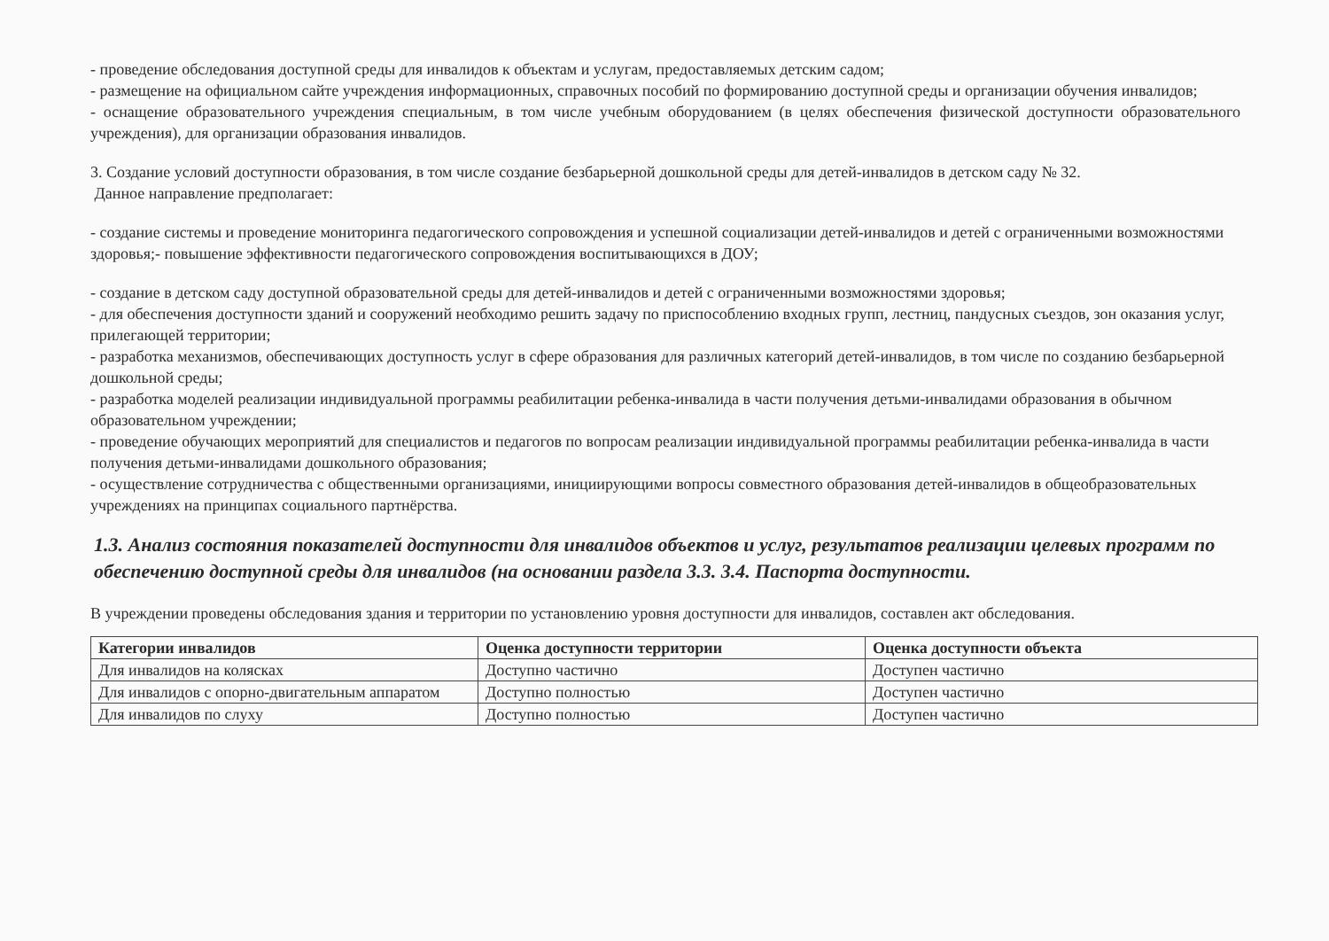- проведение обследования доступной среды для инвалидов к объектам и услугам, предоставляемых детским садом;
- размещение на официальном сайте учреждения информационных, справочных пособий по формированию доступной среды и организации обучения инвалидов;
- оснащение образовательного учреждения специальным, в том числе учебным оборудованием (в целях обеспечения физической доступности образовательного учреждения), для организации образования инвалидов.
3. Создание условий доступности образования, в том числе создание безбарьерной дошкольной среды для детей-инвалидов в детском саду № 32.
Данное направление предполагает:
- создание системы и проведение мониторинга педагогического сопровождения и успешной социализации детей-инвалидов и детей с ограниченными возможностями здоровья;- повышение эффективности педагогического сопровождения воспитывающихся в ДОУ;
- создание в детском саду доступной образовательной среды для детей-инвалидов и детей с ограниченными возможностями здоровья;
- для обеспечения доступности зданий и сооружений необходимо решить задачу по приспособлению входных групп, лестниц, пандусных съездов, зон оказания услуг, прилегающей территории;
- разработка механизмов, обеспечивающих доступность услуг в сфере образования для различных категорий детей-инвалидов, в том числе по созданию безбарьерной дошкольной среды;
- разработка моделей реализации индивидуальной программы реабилитации ребенка-инвалида в части получения детьми-инвалидами образования в обычном образовательном учреждении;
- проведение обучающих мероприятий для специалистов и педагогов по вопросам реализации индивидуальной программы реабилитации ребенка-инвалида в части получения детьми-инвалидами дошкольного образования;
- осуществление сотрудничества с общественными организациями, инициирующими вопросы совместного образования детей-инвалидов в общеобразовательных учреждениях на принципах социального партнёрства.
1.3. Анализ состояния показателей доступности для инвалидов объектов и услуг, результатов реализации целевых программ по обеспечению доступной среды для инвалидов (на основании раздела 3.3. 3.4. Паспорта доступности.
В учреждении проведены обследования здания и территории по установлению уровня доступности для инвалидов, составлен акт обследования.
| Категории инвалидов | Оценка доступности территории | Оценка доступности объекта |
| --- | --- | --- |
| Для инвалидов на колясках | Доступно частично | Доступен частично |
| Для инвалидов с опорно-двигательным аппаратом | Доступно полностью | Доступен частично |
| Для инвалидов по слуху | Доступно полностью | Доступен частично |